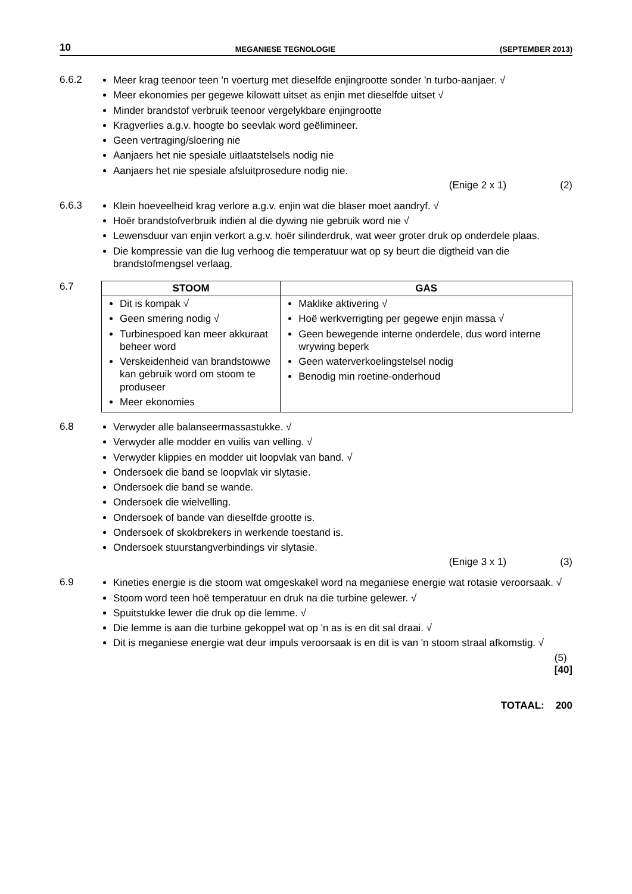10 MEGANIESE TEGNOLOGIE (SEPTEMBER 2013)
6.6.2
Meer krag teenoor teen 'n voerturg met dieselfde enjingrootte sonder 'n turbo-aanjaer. √
Meer ekonomies per gegewe kilowatt uitset as enjin met dieselfde uitset √
Minder brandstof verbruik teenoor vergelykbare enjingrootte
Kragverlies a.g.v. hoogte bo seevlak word geëlimineer.
Geen vertraging/sloering nie
Aanjaers het nie spesiale uitlaatstelsels nodig nie
Aanjaers het nie spesiale afsluitprosedure nodig nie.
(Enige 2 x 1) (2)
6.6.3
Klein hoeveelheid krag verlore a.g.v. enjin wat die blaser moet aandryf. √
Hoër brandstofverbruik indien al die dywing nie gebruik word nie √
Lewensduur van enjin verkort a.g.v. hoër silinderdruk, wat weer groter druk op onderdele plaas.
Die kompressie van die lug verhoog die temperatuur wat op sy beurt die digtheid van die brandstofmengsel verlaag.
6.7
| STOOM | GAS |
| --- | --- |
| Dit is kompak √ Geen smering nodig √ Turbinespoed kan meer akkuraat beheer word Verskeidenheid van brandstowwe kan gebruik word om stoom te produseer Meer ekonomies | Maklike aktivering √ Hoë werkverrigting per gegewe enjin massa √ Geen bewegende interne onderdele, dus word interne wrywing beperk Geen waterverkoelingstelsel nodig Benodig min roetine-onderhoud |
6.8
Verwyder alle balanseermassastukke. √
Verwyder alle modder en vuilis van velling. √
Verwyder klippies en modder uit loopvlak van band. √
Ondersoek die band se loopvlak vir slytasie.
Ondersoek die band se wande.
Ondersoek die wielvelling.
Ondersoek of bande van dieselfde grootte is.
Ondersoek of skokbrekers in werkende toestand is.
Ondersoek stuurstangverbindings vir slytasie.
(Enige 3 x 1) (3)
6.9
Kineties energie is die stoom wat omgeskakel word na meganiese energie wat rotasie veroorsaak. √
Stoom word teen hoë temperatuur en druk na die turbine gelewer. √
Spuitstukke lewer die druk op die lemme. √
Die lemme is aan die turbine gekoppel wat op 'n as is en dit sal draai. √
Dit is meganiese energie wat deur impuls veroorsaak is en dit is van 'n stoom straal afkomstig. √
(5)
[40]
TOTAAL: 200